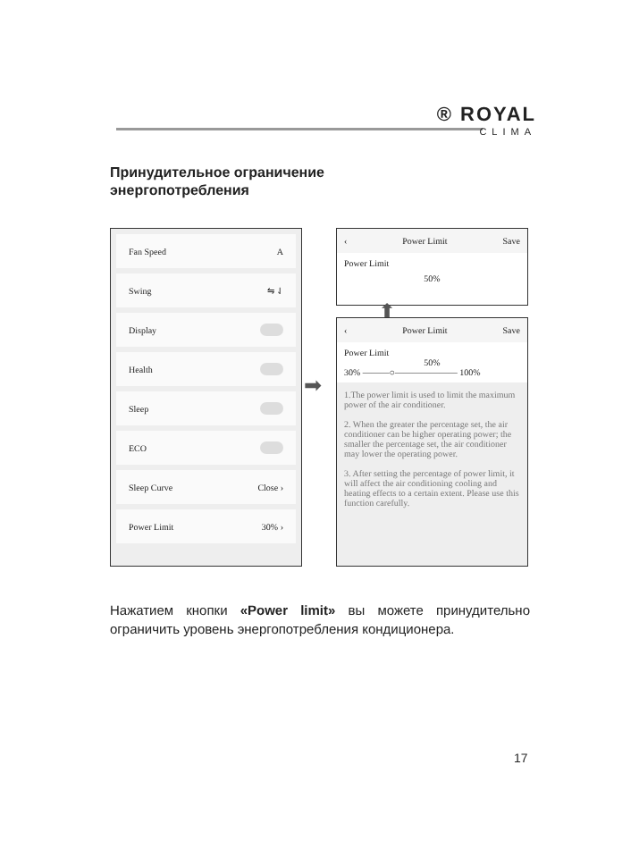® ROYAL
CLIMA
Принудительное ограничение энергопотребления
Fan Speed A
Swing ⇋ ⇃
Display
Health
Sleep
ECO
Sleep Curve Close ›
Power Limit 30% ›
➡
‹ Power Limit Save
Power Limit
50%
⬆
‹ Power Limit Save
Power Limit
50%
30% ———○——————— 100%
1.The power limit is used to limit the maximum power of the air conditioner.
2. When the greater the percentage set, the air conditioner can be higher operating power; the smaller the percentage set, the air conditioner may lower the operating power.
3. After setting the percentage of power limit, it will affect the air conditioning cooling and heating effects to a certain extent. Please use this function carefully.
Нажатием кнопки «Power limit» вы можете принудительно ограничить уровень энергопотребления кондиционера.
17